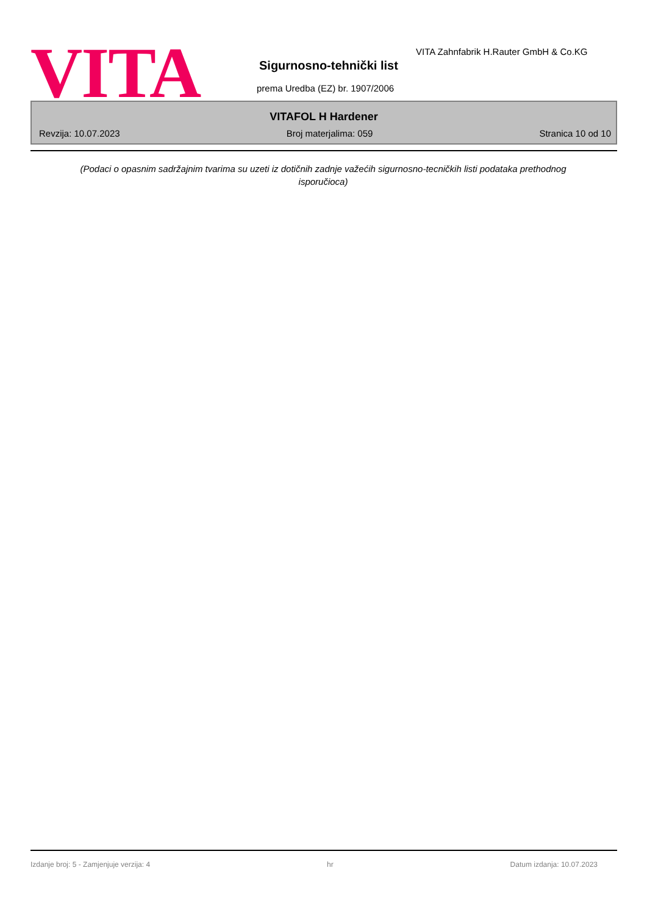VITA
VITA Zahnfabrik H.Rauter GmbH & Co.KG
Sigurnosno-tehnički list
prema Uredba (EZ) br. 1907/2006
VITAFOL H Hardener
Revzija: 10.07.2023 Broj materjalima: 059 Stranica 10 od 10
(Podaci o opasnim sadržajnim tvarima su uzeti iz dotičnih zadnje važećih sigurnosno-tecničkih listi podataka prethodnog isporučioca)
Izdanje broj: 5 - Zamjenjuje verzija: 4 hr Datum izdanja: 10.07.2023